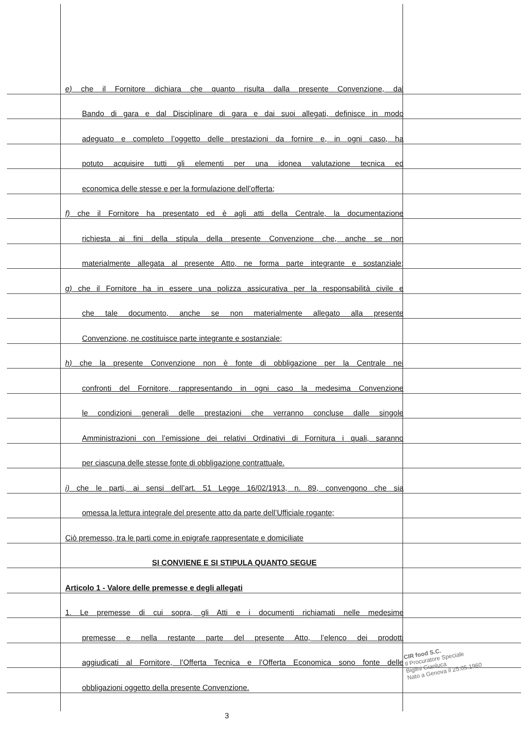e) che il Fornitore dichiara che quanto risulta dalla presente Convenzione, dal
Bando di gara e dal Disciplinare di gara e dai suoi allegati, definisce in modo
adeguato e completo l’oggetto delle prestazioni da fornire e, in ogni caso, ha
potuto acquisire tutti gli elementi per una idonea valutazione tecnica ed
economica delle stesse e per la formulazione dell’offerta;
f) che il Fornitore ha presentato ed è agli atti della Centrale, la documentazione
richiesta ai fini della stipula della presente Convenzione che, anche se non
materialmente allegata al presente Atto, ne forma parte integrante e sostanziale;
g) che il Fornitore ha in essere una polizza assicurativa per la responsabilità civile e
che tale documento, anche se non materialmente allegato alla presente
Convenzione, ne costituisce parte integrante e sostanziale;
h) che la presente Convenzione non è fonte di obbligazione per la Centrale nei
confronti del Fornitore, rappresentando in ogni caso la medesima Convenzione
le condizioni generali delle prestazioni che verranno concluse dalle singole
Amministrazioni con l’emissione dei relativi Ordinativi di Fornitura i quali, saranno
per ciascuna delle stesse fonte di obbligazione contrattuale.
i) che le parti, ai sensi dell’art. 51 Legge 16/02/1913, n. 89, convengono che sia
omessa la lettura integrale del presente atto da parte dell’Ufficiale rogante;
Ciò premesso, tra le parti come in epigrafe rappresentate e domiciliate
SI CONVIENE E SI STIPULA QUANTO SEGUE
Articolo 1 - Valore delle premesse e degli allegati
1. Le premesse di cui sopra, gli Atti e i documenti richiamati nelle medesime
premesse e nella restante parte del presente Atto, l’elenco dei prodotti
aggiudicati al Fornitore, l’Offerta Tecnica e l’Offerta Economica sono fonte delle
obbligazioni oggetto della presente Convenzione.
CIR food S.C.
Il Procuratore Speciale
Biglini Gianluca
Nato a Genova il 25.05.1960
3